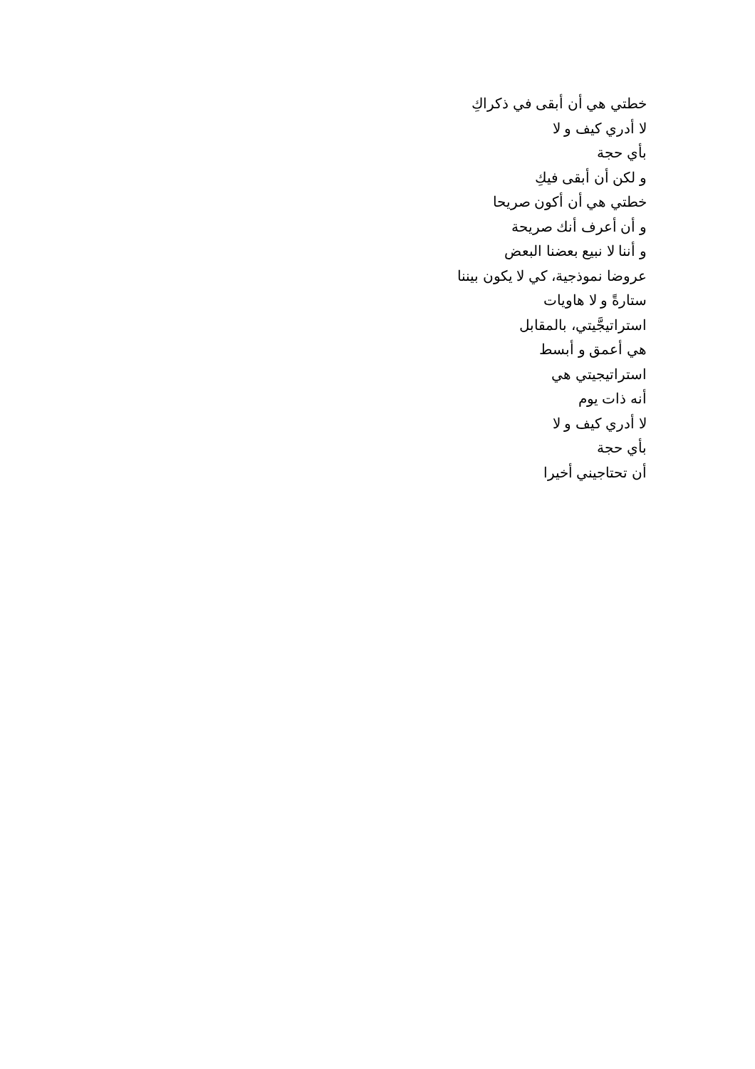خطتي هي أن أبقى في ذكراكِ
لا أدري كيف و لا
بأي حجة
و لكن أن أبقى فيكِ
خطتي هي أن أكون صريحا
و أن أعرف أنك صريحة
و أننا لا نبيع بعضنا البعض
عروضا نموذجية، كي لا يكون بيننا
ستارةً و لا هاويات
استراتيجَّيتي، بالمقابل
هي أعمق و أبسط
استراتيجيتي هي
أنه ذات يوم
لا أدري كيف و لا
بأي حجة
أن تحتاجيني أخيرا